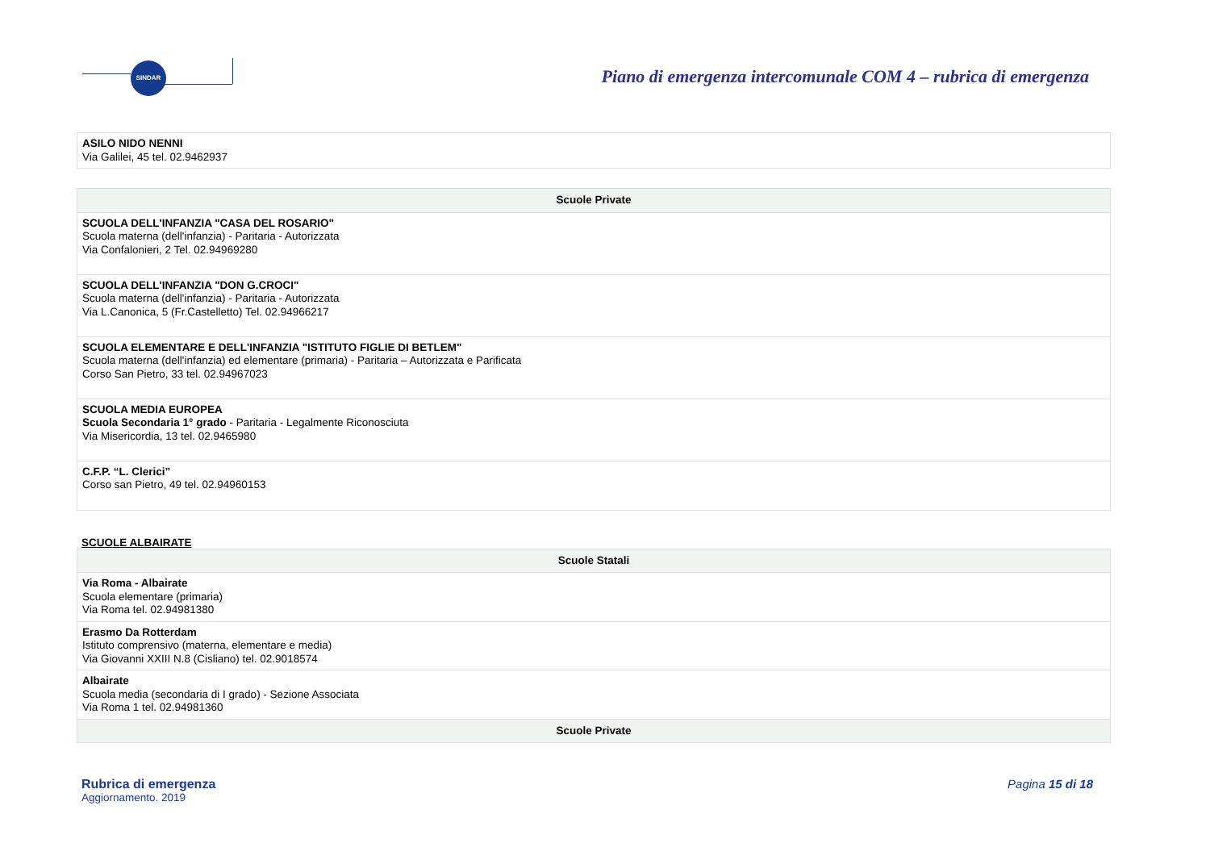SINDAR
Piano di emergenza intercomunale COM 4 – rubrica di emergenza
| ASILO NIDO NENNI Via Galilei, 45 tel. 02.9462937 |
| Scuole Private |
| --- |
| SCUOLA DELL'INFANZIA "CASA DEL ROSARIO" Scuola materna (dell'infanzia) - Paritaria - Autorizzata Via Confalonieri, 2 Tel. 02.94969280 |
| SCUOLA DELL'INFANZIA "DON G.CROCI" Scuola materna (dell'infanzia) - Paritaria - Autorizzata Via L.Canonica, 5 (Fr.Castelletto) Tel. 02.94966217 |
| SCUOLA ELEMENTARE E DELL'INFANZIA "ISTITUTO FIGLIE DI BETLEM" Scuola materna (dell'infanzia) ed elementare (primaria) - Paritaria – Autorizzata e Parificata Corso San Pietro, 33 tel. 02.94967023 |
| SCUOLA MEDIA EUROPEA Scuola Secondaria 1° grado - Paritaria - Legalmente Riconosciuta Via Misericordia, 13 tel. 02.9465980 |
| C.F.P. “L. Clerici” Corso san Pietro, 49 tel. 02.94960153 |
SCUOLE ALBAIRATE
| Scuole Statali |
| --- |
| Via Roma - Albairate Scuola elementare (primaria) Via Roma tel. 02.94981380 |
| Erasmo Da Rotterdam Istituto comprensivo (materna, elementare e media) Via Giovanni XXIII N.8 (Cisliano) tel. 02.9018574 |
| Albairate Scuola media (secondaria di I grado) - Sezione Associata Via Roma 1 tel. 02.94981360 |
| Scuole Private |
Rubrica di emergenza
Aggiornamento. 2019
Pagina 15 di 18